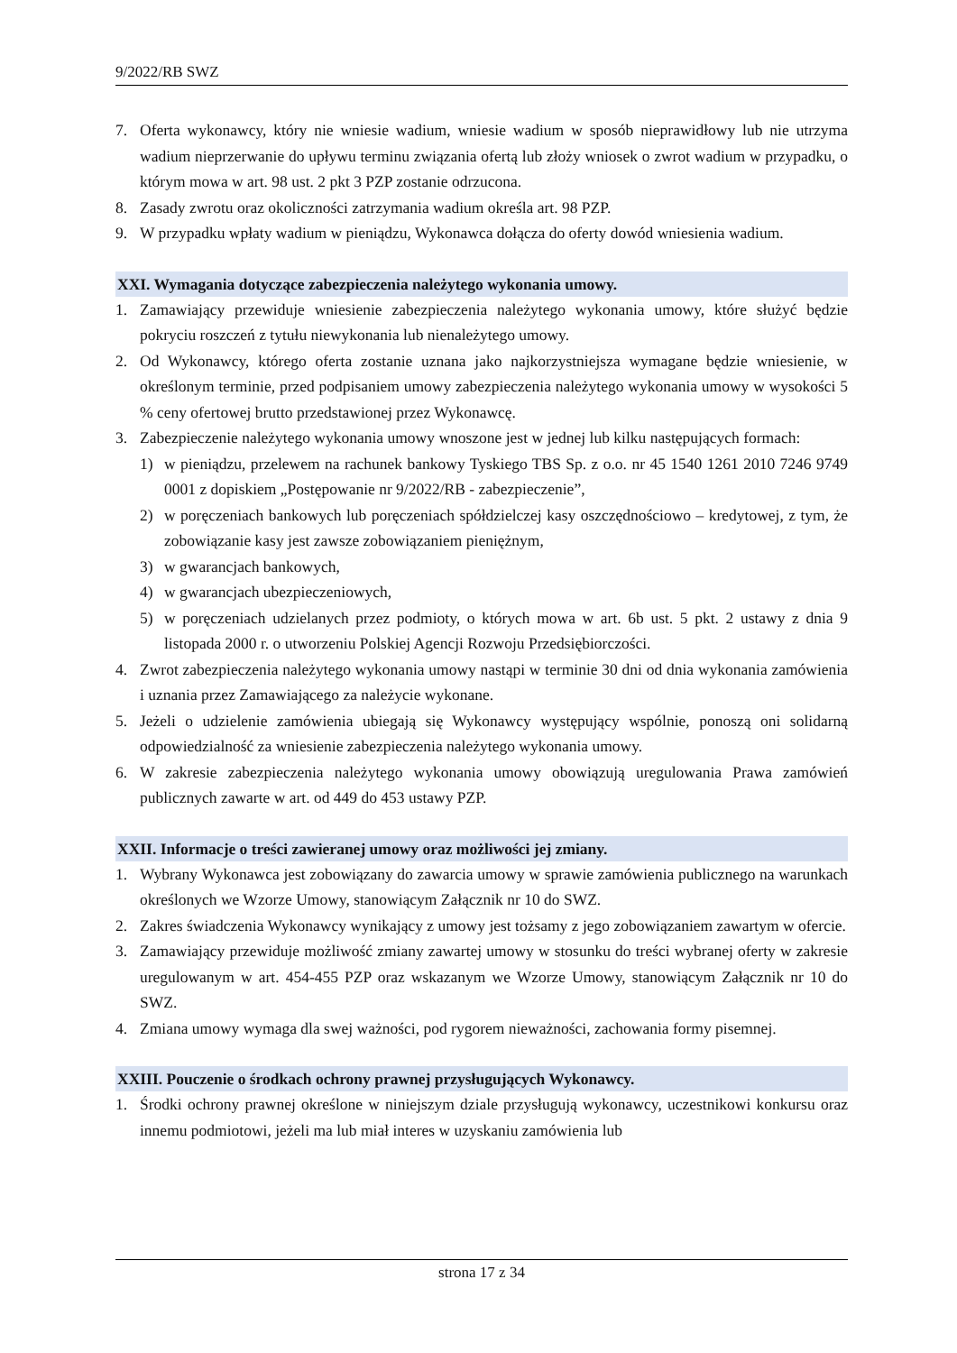9/2022/RB SWZ
7. Oferta wykonawcy, który nie wniesie wadium, wniesie wadium w sposób nieprawidłowy lub nie utrzyma wadium nieprzerwanie do upływu terminu związania ofertą lub złoży wniosek o zwrot wadium w przypadku, o którym mowa w art. 98 ust. 2 pkt 3 PZP zostanie odrzucona.
8. Zasady zwrotu oraz okoliczności zatrzymania wadium określa art. 98 PZP.
9. W przypadku wpłaty wadium w pieniądzu, Wykonawca dołącza do oferty dowód wniesienia wadium.
XXI. Wymagania dotyczące zabezpieczenia należytego wykonania umowy.
1. Zamawiający przewiduje wniesienie zabezpieczenia należytego wykonania umowy, które służyć będzie pokryciu roszczeń z tytułu niewykonania lub nienależytego umowy.
2. Od Wykonawcy, którego oferta zostanie uznana jako najkorzystniejsza wymagane będzie wniesienie, w określonym terminie, przed podpisaniem umowy zabezpieczenia należytego wykonania umowy w wysokości 5 % ceny ofertowej brutto przedstawionej przez Wykonawcę.
3. Zabezpieczenie należytego wykonania umowy wnoszone jest w jednej lub kilku następujących formach:
1) w pieniądzu, przelewem na rachunek bankowy Tyskiego TBS Sp. z o.o. nr 45 1540 1261 2010 7246 9749 0001 z dopiskiem „Postępowanie nr 9/2022/RB - zabezpieczenie”,
2) w poręczeniach bankowych lub poręczeniach spółdzielczej kasy oszczędnościowo – kredytowej, z tym, że zobowiązanie kasy jest zawsze zobowiązaniem pieniężnym,
3) w gwarancjach bankowych,
4) w gwarancjach ubezpieczeniowych,
5) w poręczeniach udzielanych przez podmioty, o których mowa w art. 6b ust. 5 pkt. 2 ustawy z dnia 9 listopada 2000 r. o utworzeniu Polskiej Agencji Rozwoju Przedsiębiorczości.
4. Zwrot zabezpieczenia należytego wykonania umowy nastąpi w terminie 30 dni od dnia wykonania zamówienia i uznania przez Zamawiającego za należycie wykonane.
5. Jeżeli o udzielenie zamówienia ubiegają się Wykonawcy występujący wspólnie, ponoszą oni solidarną odpowiedzialność za wniesienie zabezpieczenia należytego wykonania umowy.
6. W zakresie zabezpieczenia należytego wykonania umowy obowiązują uregulowania Prawa zamówień publicznych zawarte w art. od 449 do 453 ustawy PZP.
XXII. Informacje o treści zawieranej umowy oraz możliwości jej zmiany.
1. Wybrany Wykonawca jest zobowiązany do zawarcia umowy w sprawie zamówienia publicznego na warunkach określonych we Wzorze Umowy, stanowiącym Załącznik nr 10 do SWZ.
2. Zakres świadczenia Wykonawcy wynikający z umowy jest tożsamy z jego zobowiązaniem zawartym w ofercie.
3. Zamawiający przewiduje możliwość zmiany zawartej umowy w stosunku do treści wybranej oferty w zakresie uregulowanym w art. 454-455 PZP oraz wskazanym we Wzorze Umowy, stanowiącym Załącznik nr 10 do SWZ.
4. Zmiana umowy wymaga dla swej ważności, pod rygorem nieważności, zachowania formy pisemnej.
XXIII. Pouczenie o środkach ochrony prawnej przysługujących Wykonawcy.
1. Środki ochrony prawnej określone w niniejszym dziale przysługują wykonawcy, uczestnikowi konkursu oraz innemu podmiotowi, jeżeli ma lub miał interes w uzyskaniu zamówienia lub
strona 17 z 34